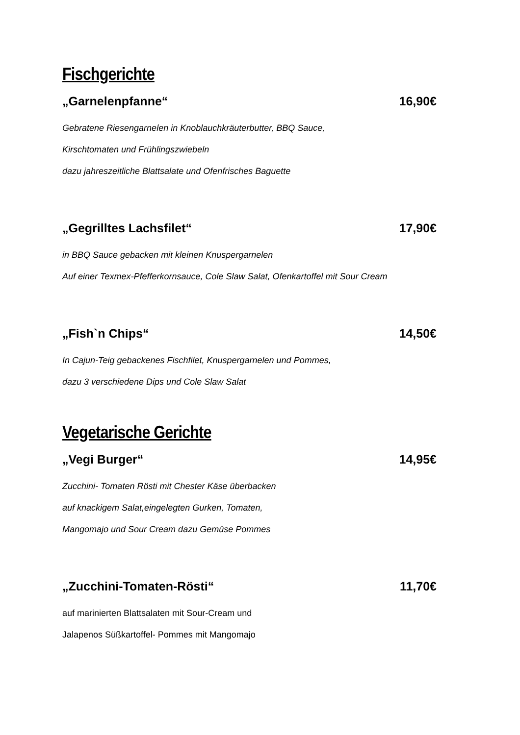Fischgerichte
„Garnelenpfanne“ 16,90€
Gebratene Riesengarnelen in Knoblauchkräuterbutter, BBQ Sauce,
Kirschtomaten und Frühlingszwiebeln
dazu jahreszeitliche Blattsalate und Ofenfrisches Baguette
„Gegrilltes Lachsfilet“ 17,90€
in BBQ Sauce gebacken mit kleinen Knuspergarnelen
Auf einer Texmex-Pfefferkornsauce, Cole Slaw Salat, Ofenkartoffel mit Sour Cream
„Fish`n Chips“ 14,50€
In Cajun-Teig gebackenes Fischfilet, Knuspergarnelen und Pommes,
dazu 3 verschiedene Dips und Cole Slaw Salat
Vegetarische Gerichte
„Vegi Burger“ 14,95€
Zucchini- Tomaten Rösti mit Chester Käse überbacken
auf knackigem Salat,eingelegten Gurken, Tomaten,
Mangomajo und Sour Cream dazu Gemüse Pommes
„Zucchini-Tomaten-Rösti“ 11,70€
auf marinierten Blattsalaten mit Sour-Cream und
Jalapenos Süßkartoffel- Pommes mit Mangomajo